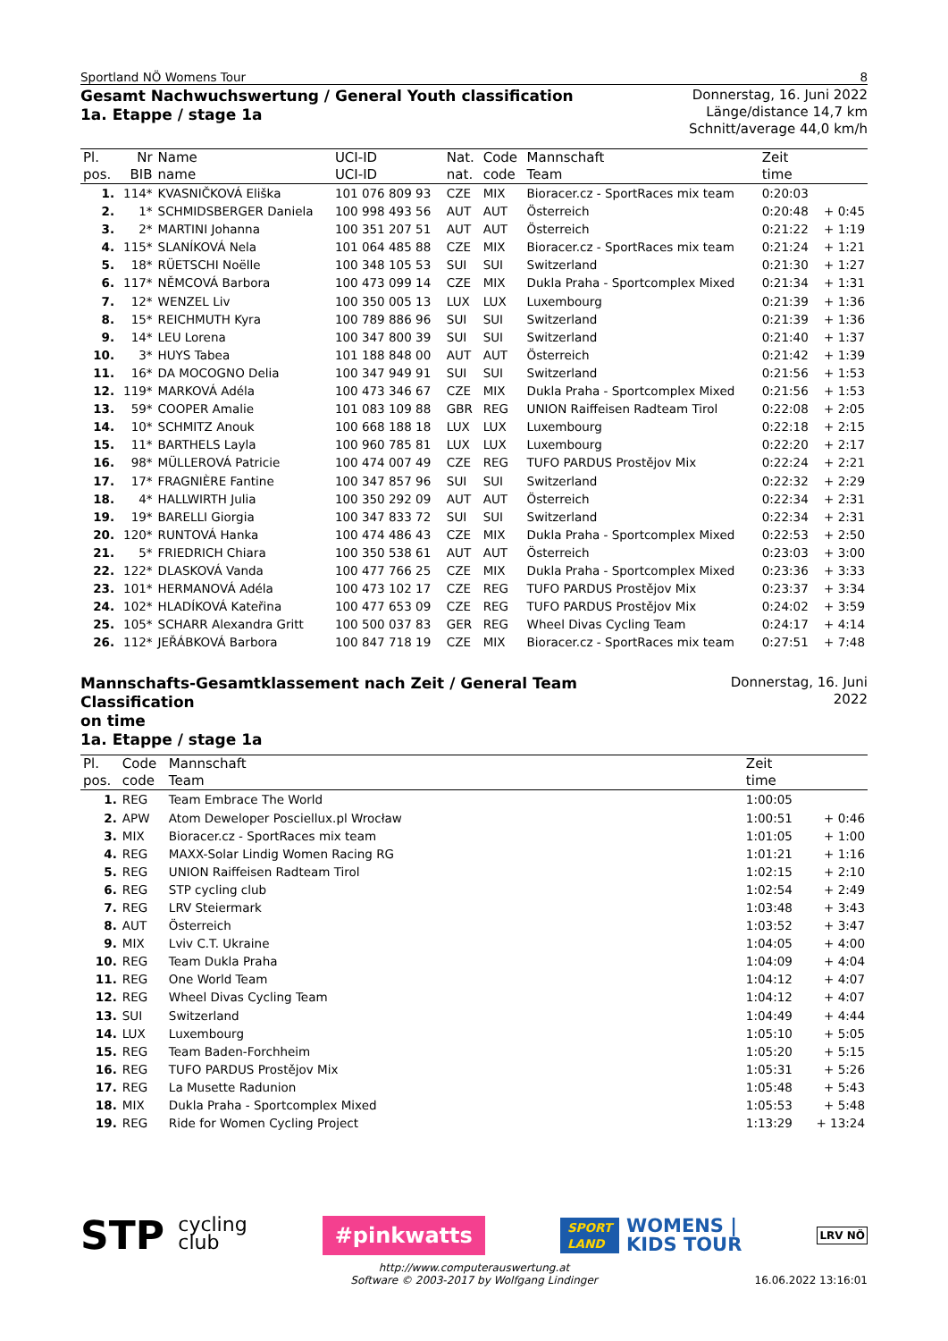Sportland NÖ Womens Tour 8
Gesamt Nachwuchswertung / General Youth classification
1a. Etappe / stage 1a
Donnerstag, 16. Juni 2022
Länge/distance 14,7 km
Schnitt/average 44,0 km/h
| Pl. | Nr | Name | UCI-ID | Nat. | Code | Mannschaft | Zeit | |
| --- | --- | --- | --- | --- | --- | --- | --- | --- |
| pos. | BIB | name | UCI-ID | nat. | code | Team | time | |
| 1. | 114* | KVASNIČKOVÁ Eliška | 101 076 809 93 | CZE | MIX | Bioracer.cz - SportRaces mix team | 0:20:03 | |
| 2. | 1* | SCHMIDSBERGER Daniela | 100 998 493 56 | AUT | AUT | Österreich | 0:20:48 | + 0:45 |
| 3. | 2* | MARTINI Johanna | 100 351 207 51 | AUT | AUT | Österreich | 0:21:22 | + 1:19 |
| 4. | 115* | SLANÍKOVÁ Nela | 101 064 485 88 | CZE | MIX | Bioracer.cz - SportRaces mix team | 0:21:24 | + 1:21 |
| 5. | 18* | RÜETSCHI Noëlle | 100 348 105 53 | SUI | SUI | Switzerland | 0:21:30 | + 1:27 |
| 6. | 117* | NĚMCOVÁ Barbora | 100 473 099 14 | CZE | MIX | Dukla Praha - Sportcomplex Mixed | 0:21:34 | + 1:31 |
| 7. | 12* | WENZEL Liv | 100 350 005 13 | LUX | LUX | Luxembourg | 0:21:39 | + 1:36 |
| 8. | 15* | REICHMUTH Kyra | 100 789 886 96 | SUI | SUI | Switzerland | 0:21:39 | + 1:36 |
| 9. | 14* | LEU Lorena | 100 347 800 39 | SUI | SUI | Switzerland | 0:21:40 | + 1:37 |
| 10. | 3* | HUYS Tabea | 101 188 848 00 | AUT | AUT | Österreich | 0:21:42 | + 1:39 |
| 11. | 16* | DA MOCOGNO Delia | 100 347 949 91 | SUI | SUI | Switzerland | 0:21:56 | + 1:53 |
| 12. | 119* | MARKOVÁ Adéla | 100 473 346 67 | CZE | MIX | Dukla Praha - Sportcomplex Mixed | 0:21:56 | + 1:53 |
| 13. | 59* | COOPER Amalie | 101 083 109 88 | GBR | REG | UNION Raiffeisen Radteam Tirol | 0:22:08 | + 2:05 |
| 14. | 10* | SCHMITZ Anouk | 100 668 188 18 | LUX | LUX | Luxembourg | 0:22:18 | + 2:15 |
| 15. | 11* | BARTHELS Layla | 100 960 785 81 | LUX | LUX | Luxembourg | 0:22:20 | + 2:17 |
| 16. | 98* | MÜLLEROVÁ Patricie | 100 474 007 49 | CZE | REG | TUFO PARDUS Prostějov Mix | 0:22:24 | + 2:21 |
| 17. | 17* | FRAGNIÈRE Fantine | 100 347 857 96 | SUI | SUI | Switzerland | 0:22:32 | + 2:29 |
| 18. | 4* | HALLWIRTH Julia | 100 350 292 09 | AUT | AUT | Österreich | 0:22:34 | + 2:31 |
| 19. | 19* | BARELLI Giorgia | 100 347 833 72 | SUI | SUI | Switzerland | 0:22:34 | + 2:31 |
| 20. | 120* | RUNTOVÁ Hanka | 100 474 486 43 | CZE | MIX | Dukla Praha - Sportcomplex Mixed | 0:22:53 | + 2:50 |
| 21. | 5* | FRIEDRICH Chiara | 100 350 538 61 | AUT | AUT | Österreich | 0:23:03 | + 3:00 |
| 22. | 122* | DLASKOVÁ Vanda | 100 477 766 25 | CZE | MIX | Dukla Praha - Sportcomplex Mixed | 0:23:36 | + 3:33 |
| 23. | 101* | HERMANOVÁ Adéla | 100 473 102 17 | CZE | REG | TUFO PARDUS Prostějov Mix | 0:23:37 | + 3:34 |
| 24. | 102* | HLADÍKOVÁ Kateřina | 100 477 653 09 | CZE | REG | TUFO PARDUS Prostějov Mix | 0:24:02 | + 3:59 |
| 25. | 105* | SCHARR Alexandra Gritt | 100 500 037 83 | GER | REG | Wheel Divas Cycling Team | 0:24:17 | + 4:14 |
| 26. | 112* | JEŘÁBKOVÁ Barbora | 100 847 718 19 | CZE | MIX | Bioracer.cz - SportRaces mix team | 0:27:51 | + 7:48 |
Mannschafts-Gesamtklassement nach Zeit / General Team Classification
on time
1a. Etappe / stage 1a
Donnerstag, 16. Juni 2022
| Pl. | Code | Mannschaft | Zeit | |
| --- | --- | --- | --- | --- |
| pos. | code | Team | time | |
| 1. | REG | Team Embrace The World | 1:00:05 | |
| 2. | APW | Atom Deweloper Posciellux.pl Wrocław | 1:00:51 | + 0:46 |
| 3. | MIX | Bioracer.cz - SportRaces mix team | 1:01:05 | + 1:00 |
| 4. | REG | MAXX-Solar Lindig Women Racing RG | 1:01:21 | + 1:16 |
| 5. | REG | UNION Raiffeisen Radteam Tirol | 1:02:15 | + 2:10 |
| 6. | REG | STP cycling club | 1:02:54 | + 2:49 |
| 7. | REG | LRV Steiermark | 1:03:48 | + 3:43 |
| 8. | AUT | Österreich | 1:03:52 | + 3:47 |
| 9. | MIX | Lviv C.T. Ukraine | 1:04:05 | + 4:00 |
| 10. | REG | Team Dukla Praha | 1:04:09 | + 4:04 |
| 11. | REG | One World Team | 1:04:12 | + 4:07 |
| 12. | REG | Wheel Divas Cycling Team | 1:04:12 | + 4:07 |
| 13. | SUI | Switzerland | 1:04:49 | + 4:44 |
| 14. | LUX | Luxembourg | 1:05:10 | + 5:05 |
| 15. | REG | Team Baden-Forchheim | 1:05:20 | + 5:15 |
| 16. | REG | TUFO PARDUS Prostějov Mix | 1:05:31 | + 5:26 |
| 17. | REG | La Musette Radunion | 1:05:48 | + 5:43 |
| 18. | MIX | Dukla Praha - Sportcomplex Mixed | 1:05:53 | + 5:48 |
| 19. | REG | Ride for Women Cycling Project | 1:13:29 | + 13:24 |
STP cycling
club
#pinkwatts
SPORT
LAND
WOMENS |
KIDS TOUR
LRV NÖ
http://www.computerauswertung.at
Software © 2003-2017 by Wolfgang Lindinger
16.06.2022 13:16:01